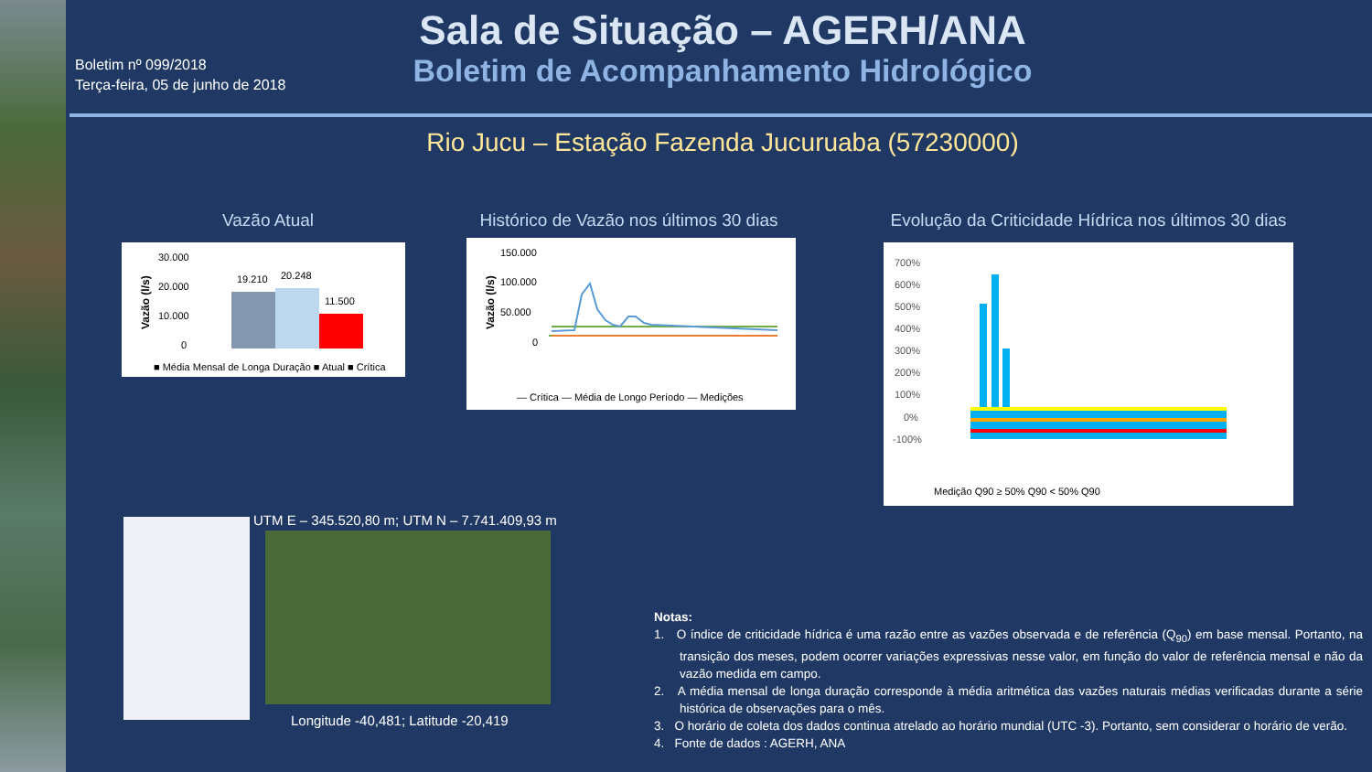Boletim nº 099/2018
Terça-feira, 05 de junho de 2018
Sala de Situação – AGERH/ANA
Boletim de Acompanhamento Hidrológico
Rio Jucu – Estação Fazenda Jucuruaba (57230000)
Vazão Atual
Vazão (l/s)
30.000
20.000
10.000
0
19.210
20.248
11.500
■ Média Mensal de Longa Duração ■ Atual ■ Crítica
Histórico de Vazão nos últimos 30 dias
Vazão (l/s)
150.000
100.000
50.000
0
— Crítica — Média de Longo Período — Medições
Evolução da Criticidade Hídrica nos últimos 30 dias
700%
600%
500%
400%
300%
200%
100%
0%
-100%
Medição Q90 ≥ 50% Q90 < 50% Q90
UTM E – 345.520,80 m; UTM N – 7.741.409,93 m
Longitude -40,481; Latitude -20,419
Notas:
1. O índice de criticidade hídrica é uma razão entre as vazões observada e de referência (Q<sub>90</sub>) em base mensal. Portanto, na transição dos meses, podem ocorrer variações expressivas nesse valor, em função do valor de referência mensal e não da vazão medida em campo.
2. A média mensal de longa duração corresponde à média aritmética das vazões naturais médias verificadas durante a série histórica de observações para o mês.
3. O horário de coleta dos dados continua atrelado ao horário mundial (UTC -3). Portanto, sem considerar o horário de verão.
4. Fonte de dados : AGERH, ANA